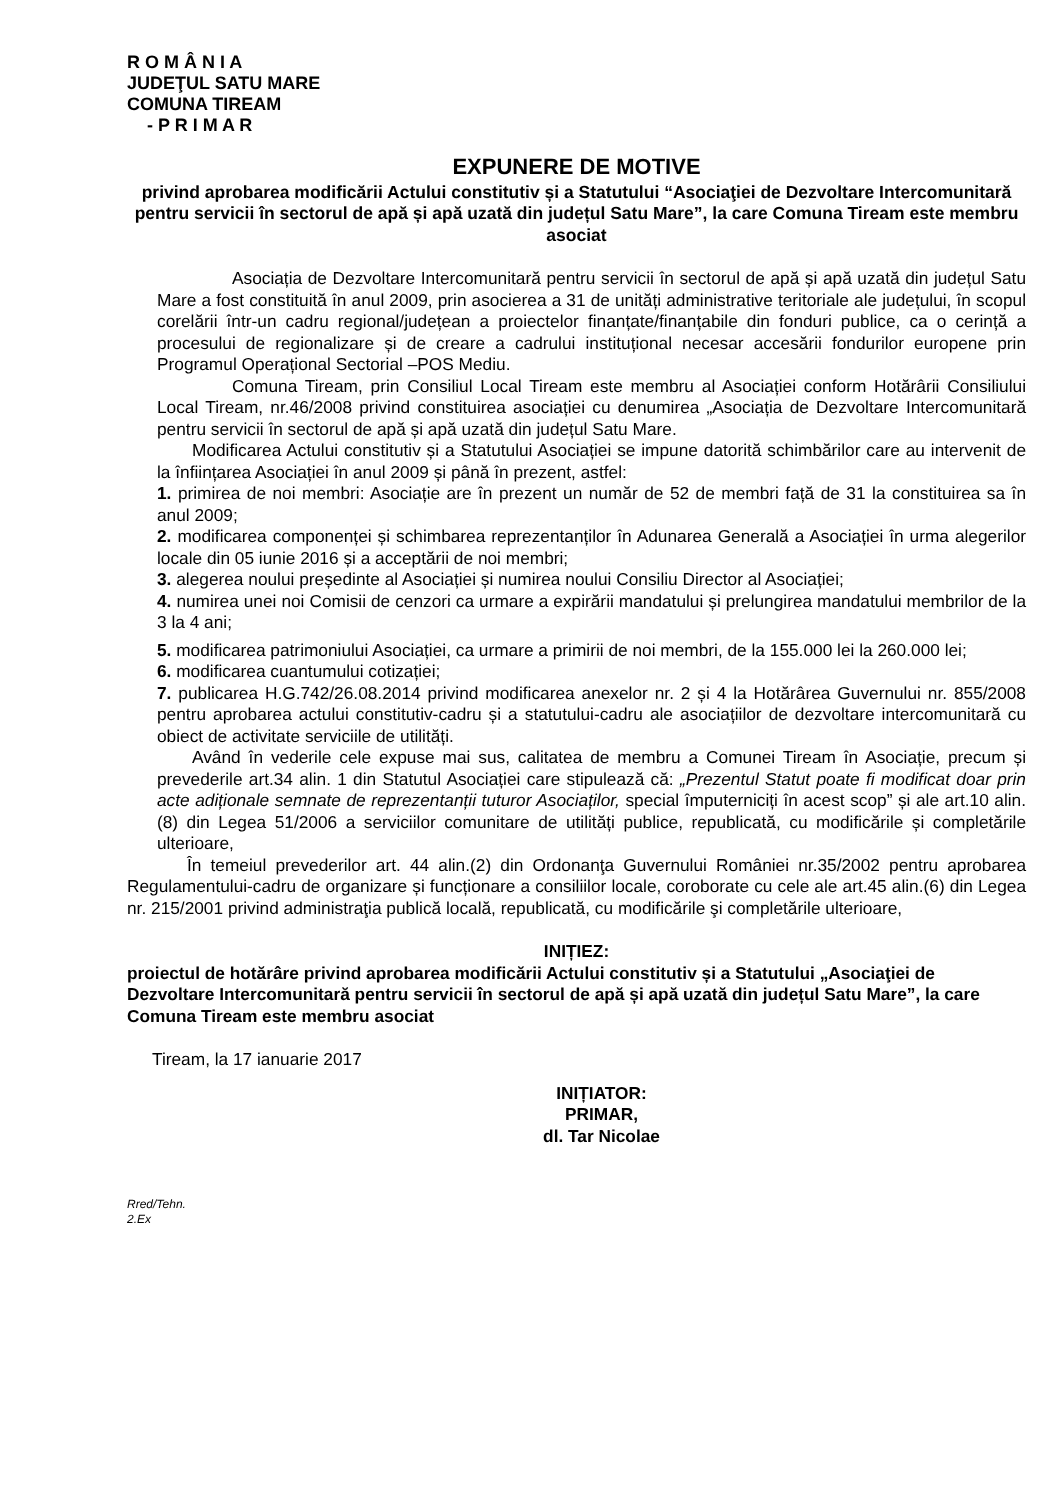R O M Â N I A
JUDEŢUL SATU MARE
COMUNA TIREAM
- P R I M A R
EXPUNERE DE MOTIVE
privind aprobarea modificării Actului constitutiv și a Statutului “Asociaţiei de Dezvoltare Intercomunitară pentru servicii în sectorul de apă și apă uzată din județul Satu Mare”, la care Comuna Tiream este membru asociat
Asociația de Dezvoltare Intercomunitară pentru servicii în sectorul de apă și apă uzată din județul Satu Mare a fost constituită în anul 2009, prin asocierea a 31 de unități administrative teritoriale ale județului, în scopul corelării într-un cadru regional/județean a proiectelor finanțate/finanțabile din fonduri publice, ca o cerință a procesului de regionalizare și de creare a cadrului instituțional necesar accesării fondurilor europene prin Programul Operațional Sectorial –POS Mediu.
Comuna Tiream, prin Consiliul Local Tiream este membru al Asociației conform Hotărârii Consiliului Local Tiream, nr.46/2008 privind constituirea asociației cu denumirea „Asociația de Dezvoltare Intercomunitară pentru servicii în sectorul de apă și apă uzată din județul Satu Mare.
Modificarea Actului constitutiv și a Statutului Asociației se impune datorită schimbărilor care au intervenit de la înființarea Asociației în anul 2009 și până în prezent, astfel:
1. primirea de noi membri: Asociație are în prezent un număr de 52 de membri față de 31 la constituirea sa în anul 2009;
2. modificarea componenței și schimbarea reprezentanților în Adunarea Generală a Asociației în urma alegerilor locale din 05 iunie 2016 și a acceptării de noi membri;
3. alegerea noului președinte al Asociației și numirea noului Consiliu Director al Asociației;
4. numirea unei noi Comisii de cenzori ca urmare a expirării mandatului și prelungirea mandatului membrilor de la 3 la 4 ani;
5. modificarea patrimoniului Asociației, ca urmare a primirii de noi membri, de la 155.000 lei la 260.000 lei;
6. modificarea cuantumului cotizației;
7. publicarea H.G.742/26.08.2014 privind modificarea anexelor nr. 2 și 4 la Hotărârea Guvernului nr. 855/2008 pentru aprobarea actului constitutiv-cadru și a statutului-cadru ale asociațiilor de dezvoltare intercomunitară cu obiect de activitate serviciile de utilități.
Având în vederile cele expuse mai sus, calitatea de membru a Comunei Tiream în Asociație, precum și prevederile art.34 alin. 1 din Statutul Asociației care stipulează că: „Prezentul Statut poate fi modificat doar prin acte adiționale semnate de reprezentanții tuturor Asociaților, special împuterniciți în acest scop” și ale art.10 alin. (8) din Legea 51/2006 a serviciilor comunitare de utilități publice, republicată, cu modificările și completările ulterioare,
În temeiul prevederilor art. 44 alin.(2) din Ordonanţa Guvernului României nr.35/2002 pentru aprobarea Regulamentului-cadru de organizare și funcționare a consiliilor locale, coroborate cu cele ale art.45 alin.(6) din Legea nr. 215/2001 privind administraţia publică locală, republicată, cu modificările şi completările ulterioare,
INIȚIEZ:
proiectul de hotărâre privind aprobarea modificării Actului constitutiv și a Statutului „Asociaţiei de Dezvoltare Intercomunitară pentru servicii în sectorul de apă și apă uzată din județul Satu Mare”, la care Comuna Tiream este membru asociat
Tiream, la 17 ianuarie 2017
INIȚIATOR:
PRIMAR,
dl. Tar Nicolae
Rred/Tehn.
2.Ex